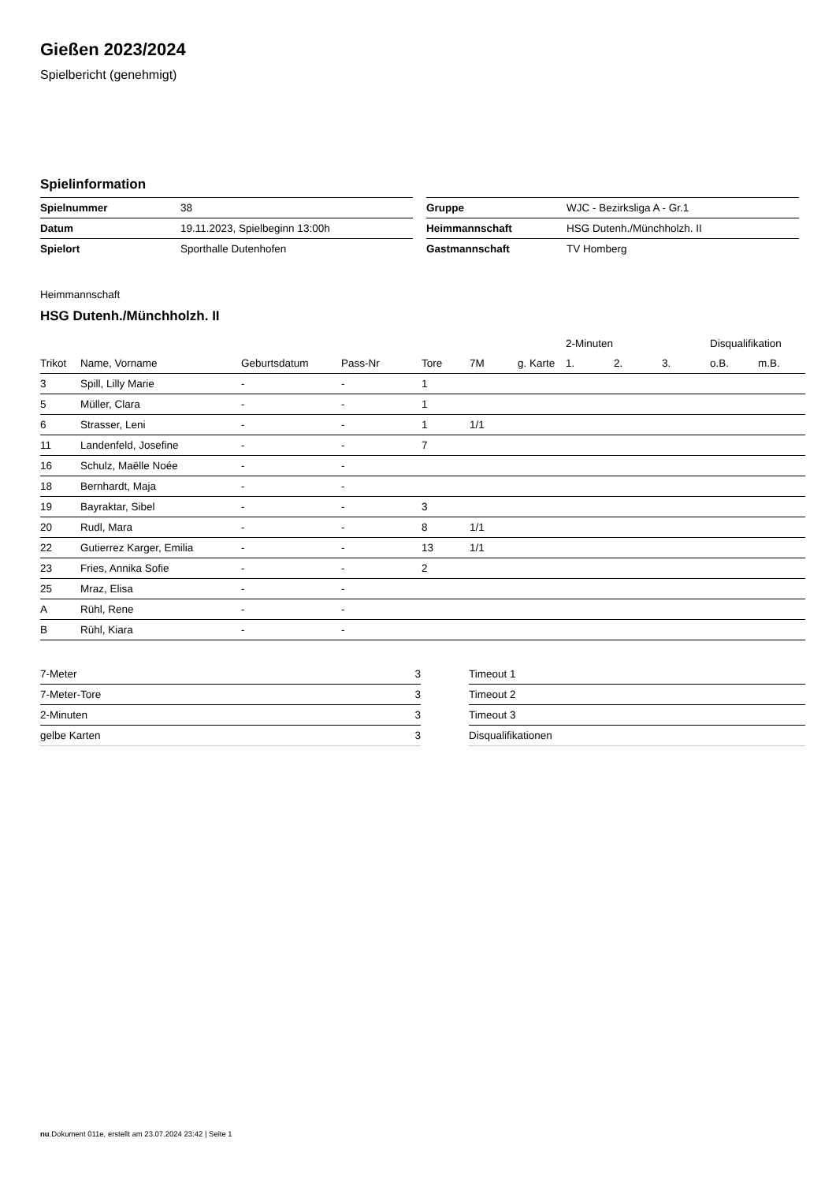Gießen 2023/2024
Spielbericht (genehmigt)
Spielinformation
| Spielnummer | 38 |
| Datum | 19.11.2023, Spielbeginn 13:00h |
| Spielort | Sporthalle Dutenhofen |
| Gruppe | WJC - Bezirksliga A - Gr.1 |
| Heimmannschaft | HSG Dutenh./Münchholzh. II |
| Gastmannschaft | TV Homberg |
Heimmannschaft
HSG Dutenh./Münchholzh. II
| | | | | | | | 2-Minuten | | | Disqualifikation | |
| --- | --- | --- | --- | --- | --- | --- | --- | --- | --- | --- | --- |
| Trikot | Name, Vorname | Geburtsdatum | Pass-Nr | Tore | 7M | g. Karte | 1. | 2. | 3. | o.B. | m.B. |
| 3 | Spill, Lilly Marie | - | - | 1 | | | | | | | |
| 5 | Müller, Clara | - | - | 1 | | | | | | | |
| 6 | Strasser, Leni | - | - | 1 | 1/1 | | | | | | |
| 11 | Landenfeld, Josefine | - | - | 7 | | | | | | | |
| 16 | Schulz, Maëlle Noée | - | - | | | | | | | | |
| 18 | Bernhardt, Maja | - | - | | | | | | | | |
| 19 | Bayraktar, Sibel | - | - | 3 | | | | | | | |
| 20 | Rudl, Mara | - | - | 8 | 1/1 | | | | | | |
| 22 | Gutierrez Karger, Emilia | - | - | 13 | 1/1 | | | | | | |
| 23 | Fries, Annika Sofie | - | - | 2 | | | | | | | |
| 25 | Mraz, Elisa | - | - | | | | | | | | |
| A | Rühl, Rene | - | - | | | | | | | | |
| B | Rühl, Kiara | - | - | | | | | | | | |
| 7-Meter | 3 |
| 7-Meter-Tore | 3 |
| 2-Minuten | 3 |
| gelbe Karten | 3 |
| Timeout 1 |
| Timeout 2 |
| Timeout 3 |
| Disqualifikationen |
nu.Dokument 011e, erstellt am 23.07.2024 23:42 | Seite 1